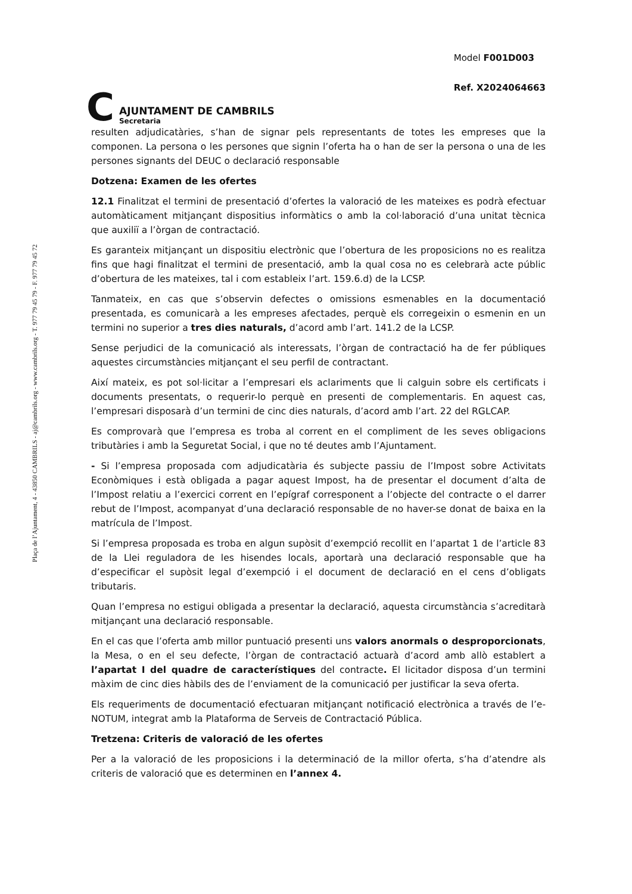Plaça de l’Ajuntament, 4 - 43850 CAMBRILS - aj@cambrils.org - www.cambrils.org - T. 977 79 45 79 - F. 977 79 45 72
C
AJUNTAMENT DE CAMBRILS
Secretaria
Model F001D003
Ref. X2024064663
resulten adjudicatàries, s’han de signar pels representants de totes les empreses que la componen. La persona o les persones que signin l’oferta ha o han de ser la persona o una de les persones signants del DEUC o declaració responsable
Dotzena: Examen de les ofertes
12.1 Finalitzat el termini de presentació d’ofertes la valoració de les mateixes es podrà efectuar automàticament mitjançant dispositius informàtics o amb la col·laboració d’una unitat tècnica que auxiliï a l’òrgan de contractació.
Es garanteix mitjançant un dispositiu electrònic que l’obertura de les proposicions no es realitza fins que hagi finalitzat el termini de presentació, amb la qual cosa no es celebrarà acte públic d’obertura de les mateixes, tal i com estableix l’art. 159.6.d) de la LCSP.
Tanmateix, en cas que s’observin defectes o omissions esmenables en la documentació presentada, es comunicarà a les empreses afectades, perquè els corregeixin o esmenin en un termini no superior a tres dies naturals, d’acord amb l’art. 141.2 de la LCSP.
Sense perjudici de la comunicació als interessats, l’òrgan de contractació ha de fer públiques aquestes circumstàncies mitjançant el seu perfil de contractant.
Així mateix, es pot sol·licitar a l’empresari els aclariments que li calguin sobre els certificats i documents presentats, o requerir-lo perquè en presenti de complementaris. En aquest cas, l’empresari disposarà d’un termini de cinc dies naturals, d’acord amb l’art. 22 del RGLCAP.
Es comprovarà que l’empresa es troba al corrent en el compliment de les seves obligacions tributàries i amb la Seguretat Social, i que no té deutes amb l’Ajuntament.
- Si l’empresa proposada com adjudicatària és subjecte passiu de l’Impost sobre Activitats Econòmiques i està obligada a pagar aquest Impost, ha de presentar el document d’alta de l’Impost relatiu a l’exercici corrent en l’epígraf corresponent a l’objecte del contracte o el darrer rebut de l’Impost, acompanyat d’una declaració responsable de no haver-se donat de baixa en la matrícula de l’Impost.
Si l’empresa proposada es troba en algun supòsit d’exempció recollit en l’apartat 1 de l’article 83 de la Llei reguladora de les hisendes locals, aportarà una declaració responsable que ha d’especificar el supòsit legal d’exempció i el document de declaració en el cens d’obligats tributaris.
Quan l’empresa no estigui obligada a presentar la declaració, aquesta circumstància s’acreditarà mitjançant una declaració responsable.
En el cas que l’oferta amb millor puntuació presenti uns valors anormals o desproporcionats, la Mesa, o en el seu defecte, l’òrgan de contractació actuarà d’acord amb allò establert a l’apartat I del quadre de característiques del contracte. El licitador disposa d’un termini màxim de cinc dies hàbils des de l’enviament de la comunicació per justificar la seva oferta.
Els requeriments de documentació efectuaran mitjançant notificació electrònica a través de l’e-NOTUM, integrat amb la Plataforma de Serveis de Contractació Pública.
Tretzena: Criteris de valoració de les ofertes
Per a la valoració de les proposicions i la determinació de la millor oferta, s’ha d’atendre als criteris de valoració que es determinen en l’annex 4.